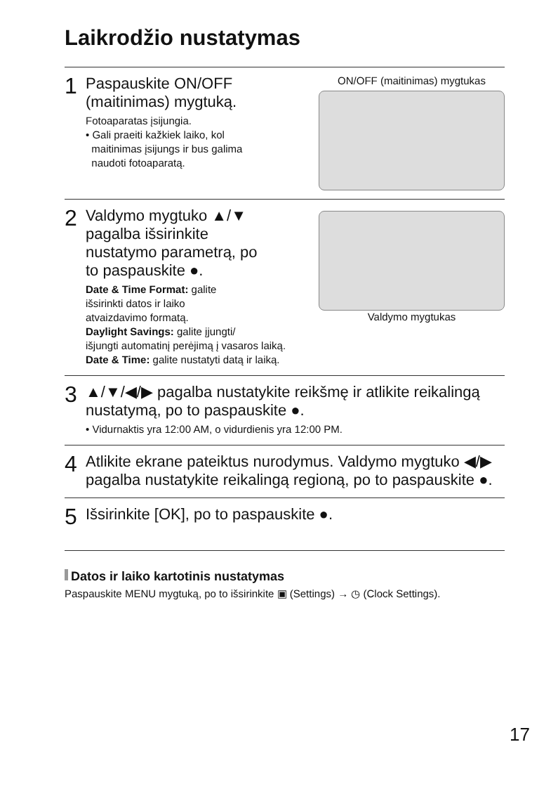Laikrodžio nustatymas
1
Paspauskite ON/OFF
(maitinimas) mygtuką.
Fotoaparatas įsijungia.
• Gali praeiti kažkiek laiko, kol
maitinimas įsijungs ir bus galima
naudoti fotoaparatą.
ON/OFF (maitinimas) mygtukas
2
Valdymo mygtuko ▲/▼
pagalba išsirinkite
nustatymo parametrą, po
to paspauskite ●.
Date & Time Format: galite
išsirinkti datos ir laiko
atvaizdavimo formatą.
Valdymo mygtukas
Daylight Savings: galite įjungti/
išjungti automatinį perėjimą į vasaros laiką.
Date & Time: galite nustatyti datą ir laiką.
3
▲/▼/◀/▶ pagalba nustatykite reikšmę ir atlikite reikalingą nustatymą, po to paspauskite ●.
• Vidurnaktis yra 12:00 AM, o vidurdienis yra 12:00 PM.
4
Atlikite ekrane pateiktus nurodymus. Valdymo mygtuko ◀/▶ pagalba nustatykite reikalingą regioną, po to paspauskite ●.
5
Išsirinkite [OK], po to paspauskite ●.
Datos ir laiko kartotinis nustatymas
Paspauskite MENU mygtuką, po to išsirinkite ▣ (Settings) → ◷ (Clock Settings).
17